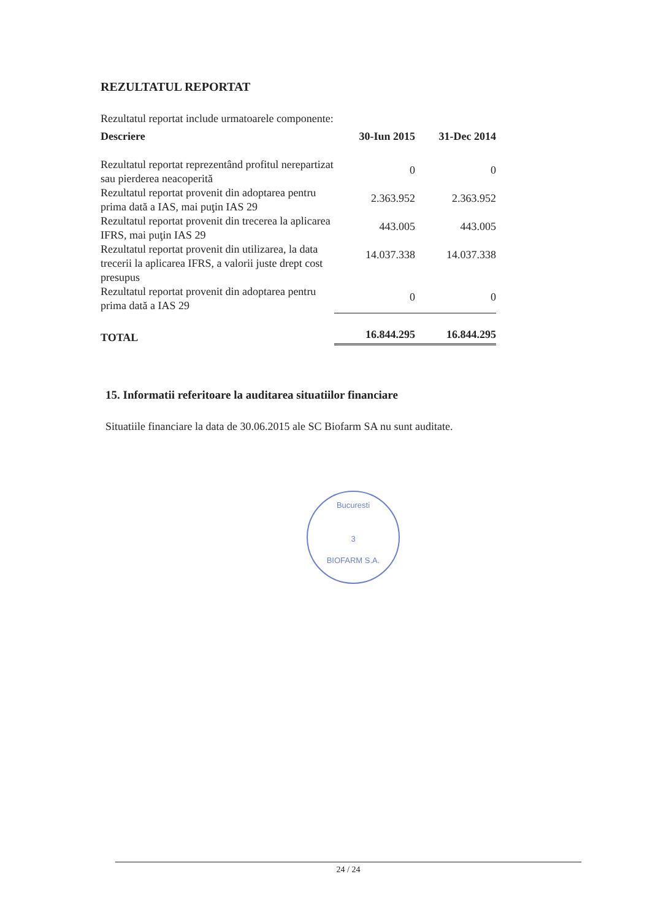REZULTATUL REPORTAT
Rezultatul reportat include urmatoarele componente:
| Descriere | 30-Iun 2015 | 31-Dec 2014 |
| --- | --- | --- |
| Rezultatul reportat reprezentând profitul nerepartizat sau pierderea neacoperită | 0 | 0 |
| Rezultatul reportat provenit din adoptarea pentru prima dată a IAS, mai puţin IAS 29 | 2.363.952 | 2.363.952 |
| Rezultatul reportat provenit din trecerea la aplicarea IFRS, mai puţin IAS 29 | 443.005 | 443.005 |
| Rezultatul reportat provenit din utilizarea, la data trecerii la aplicarea IFRS, a valorii juste drept cost presupus | 14.037.338 | 14.037.338 |
| Rezultatul reportat provenit din adoptarea pentru prima dată a IAS 29 | 0 | 0 |
| TOTAL | 16.844.295 | 16.844.295 |
15. Informatii referitoare la auditarea situatiilor financiare
Situatiile financiare la data de 30.06.2015 ale SC Biofarm SA nu sunt auditate.
Bucuresti
3
BIOFARM S.A.
24 / 24